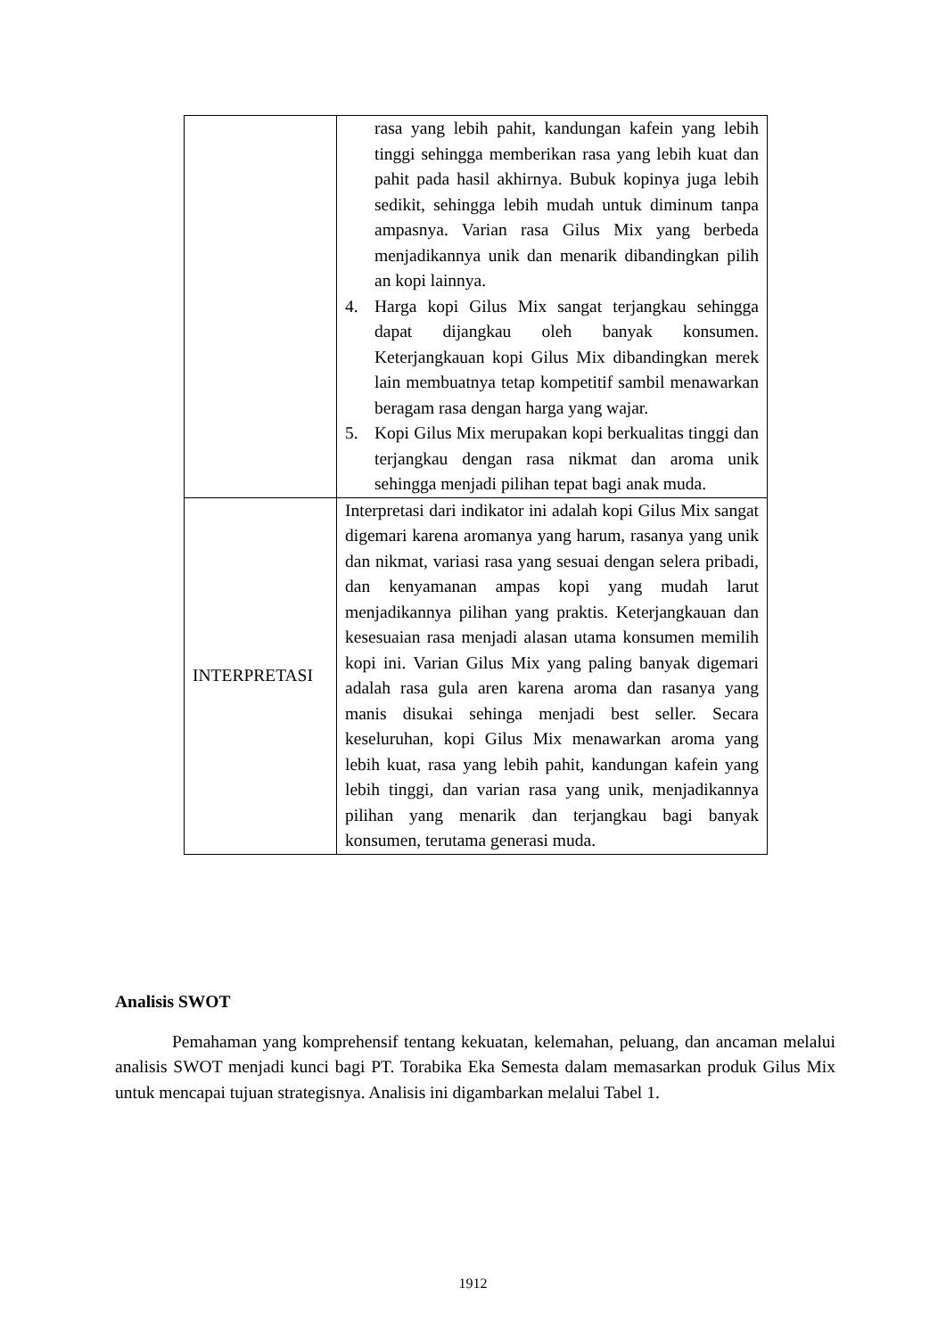| | rasa yang lebih pahit, kandungan kafein yang lebih tinggi sehingga memberikan rasa yang lebih kuat dan pahit pada hasil akhirnya. Bubuk kopinya juga lebih sedikit, sehingga lebih mudah untuk diminum tanpa ampasnya. Varian rasa Gilus Mix yang berbeda menjadikannya unik dan menarik dibandingkan pilih an kopi lainnya. 4. Harga kopi Gilus Mix sangat terjangkau sehingga dapat dijangkau oleh banyak konsumen. Keterjangkauan kopi Gilus Mix dibandingkan merek lain membuatnya tetap kompetitif sambil menawarkan beragam rasa dengan harga yang wajar. 5. Kopi Gilus Mix merupakan kopi berkualitas tinggi dan terjangkau dengan rasa nikmat dan aroma unik sehingga menjadi pilihan tepat bagi anak muda. |
| INTERPRETASI | Interpretasi dari indikator ini adalah kopi Gilus Mix sangat digemari karena aromanya yang harum, rasanya yang unik dan nikmat, variasi rasa yang sesuai dengan selera pribadi, dan kenyamanan ampas kopi yang mudah larut menjadikannya pilihan yang praktis. Keterjangkauan dan kesesuaian rasa menjadi alasan utama konsumen memilih kopi ini. Varian Gilus Mix yang paling banyak digemari adalah rasa gula aren karena aroma dan rasanya yang manis disukai sehinga menjadi best seller. Secara keseluruhan, kopi Gilus Mix menawarkan aroma yang lebih kuat, rasa yang lebih pahit, kandungan kafein yang lebih tinggi, dan varian rasa yang unik, menjadikannya pilihan yang menarik dan terjangkau bagi banyak konsumen, terutama generasi muda. |
Analisis SWOT
Pemahaman yang komprehensif tentang kekuatan, kelemahan, peluang, dan ancaman melalui analisis SWOT menjadi kunci bagi PT. Torabika Eka Semesta dalam memasarkan produk Gilus Mix untuk mencapai tujuan strategisnya. Analisis ini digambarkan melalui Tabel 1.
1912